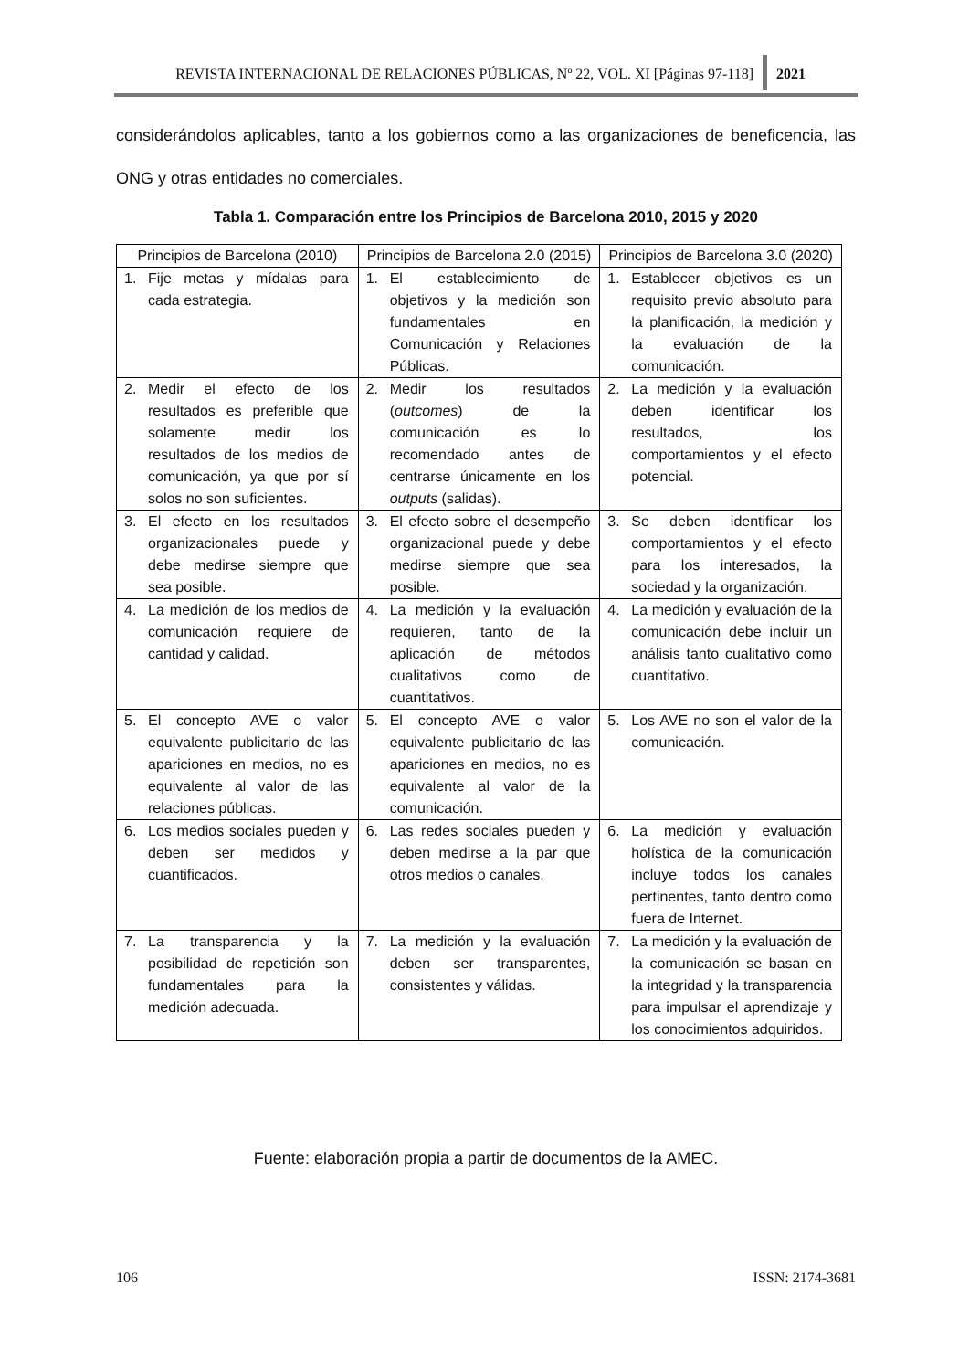REVISTA INTERNACIONAL DE RELACIONES PÚBLICAS, Nº 22, VOL. XI [Páginas 97-118] 2021
considerándolos aplicables, tanto a los gobiernos como a las organizaciones de beneficencia, las ONG y otras entidades no comerciales.
Tabla 1. Comparación entre los Principios de Barcelona 2010, 2015 y 2020
| Principios de Barcelona (2010) | Principios de Barcelona 2.0 (2015) | Principios de Barcelona 3.0 (2020) |
| --- | --- | --- |
| 1. Fije metas y mídalas para cada estrategia. | 1. El establecimiento de objetivos y la medición son fundamentales en Comunicación y Relaciones Públicas. | 1. Establecer objetivos es un requisito previo absoluto para la planificación, la medición y la evaluación de la comunicación. |
| 2. Medir el efecto de los resultados es preferible que solamente medir los resultados de los medios de comunicación, ya que por sí solos no son suficientes. | 2. Medir los resultados ( outcomes ) de la comunicación es lo recomendado antes de centrarse únicamente en los outputs (salidas). | 2. La medición y la evaluación deben identificar los resultados, los comportamientos y el efecto potencial. |
| 3. El efecto en los resultados organizacionales puede y debe medirse siempre que sea posible. | 3. El efecto sobre el desempeño organizacional puede y debe medirse siempre que sea posible. | 3. Se deben identificar los comportamientos y el efecto para los interesados, la sociedad y la organización. |
| 4. La medición de los medios de comunicación requiere de cantidad y calidad. | 4. La medición y la evaluación requieren, tanto de la aplicación de métodos cualitativos como de cuantitativos. | 4. La medición y evaluación de la comunicación debe incluir un análisis tanto cualitativo como cuantitativo. |
| 5. El concepto AVE o valor equivalente publicitario de las apariciones en medios, no es equivalente al valor de las relaciones públicas. | 5. El concepto AVE o valor equivalente publicitario de las apariciones en medios, no es equivalente al valor de la comunicación. | 5. Los AVE no son el valor de la comunicación. |
| 6. Los medios sociales pueden y deben ser medidos y cuantificados. | 6. Las redes sociales pueden y deben medirse a la par que otros medios o canales. | 6. La medición y evaluación holística de la comunicación incluye todos los canales pertinentes, tanto dentro como fuera de Internet. |
| 7. La transparencia y la posibilidad de repetición son fundamentales para la medición adecuada. | 7. La medición y la evaluación deben ser transparentes, consistentes y válidas. | 7. La medición y la evaluación de la comunicación se basan en la integridad y la transparencia para impulsar el aprendizaje y los conocimientos adquiridos. |
Fuente: elaboración propia a partir de documentos de la AMEC.
106 ISSN: 2174-3681